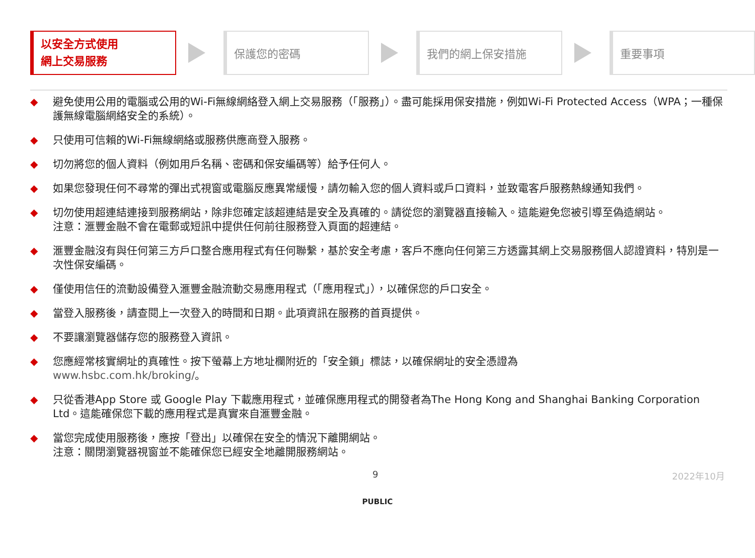以安全方式使用
網上交易服務
保護您的密碼 我們的網上保安措施 重要事項
◆ 避免使用公用的電腦或公用的Wi-Fi無線網絡登入網上交易服務（「服務」）。盡可能採用保安措施，例如Wi-Fi Protected Access（WPA；一種保護無線電腦網絡安全的系統）。
◆ 只使用可信賴的Wi-Fi無線網絡或服務供應商登入服務。
◆ 切勿將您的個人資料（例如用戶名稱、密碼和保安編碼等）給予任何人。
◆ 如果您發現任何不尋常的彈出式視窗或電腦反應異常緩慢，請勿輸入您的個人資料或戶口資料，並致電客戶服務熱線通知我們。
◆ 切勿使用超連結連接到服務網站，除非您確定該超連結是安全及真確的。請從您的瀏覽器直接輸入。這能避免您被引導至偽造網站。
注意：滙豐金融不會在電郵或短訊中提供任何前往服務登入頁面的超連結。
◆ 滙豐金融沒有與任何第三方戶口整合應用程式有任何聯繫，基於安全考慮，客戶不應向任何第三方透露其網上交易服務個人認證資料，特別是一次性保安編碼。
◆ 僅使用信任的流動設備登入滙豐金融流動交易應用程式（「應用程式」），以確保您的戶口安全。
◆ 當登入服務後，請查閱上一次登入的時間和日期。此項資訊在服務的首頁提供。
◆ 不要讓瀏覽器儲存您的服務登入資訊。
◆ 您應經常核實網址的真確性。按下螢幕上方地址欄附近的「安全鎖」標誌，以確保網址的安全憑證為
www.hsbc.com.hk/broking/。
◆ 只從香港App Store 或 Google Play 下載應用程式，並確保應用程式的開發者為The Hong Kong and Shanghai Banking Corporation Ltd。這能確保您下載的應用程式是真實來自滙豐金融。
◆ 當您完成使用服務後，應按「登出」以確保在安全的情況下離開網站。
注意：關閉瀏覽器視窗並不能確保您已經安全地離開服務網站。
9 2022年10月
PUBLIC